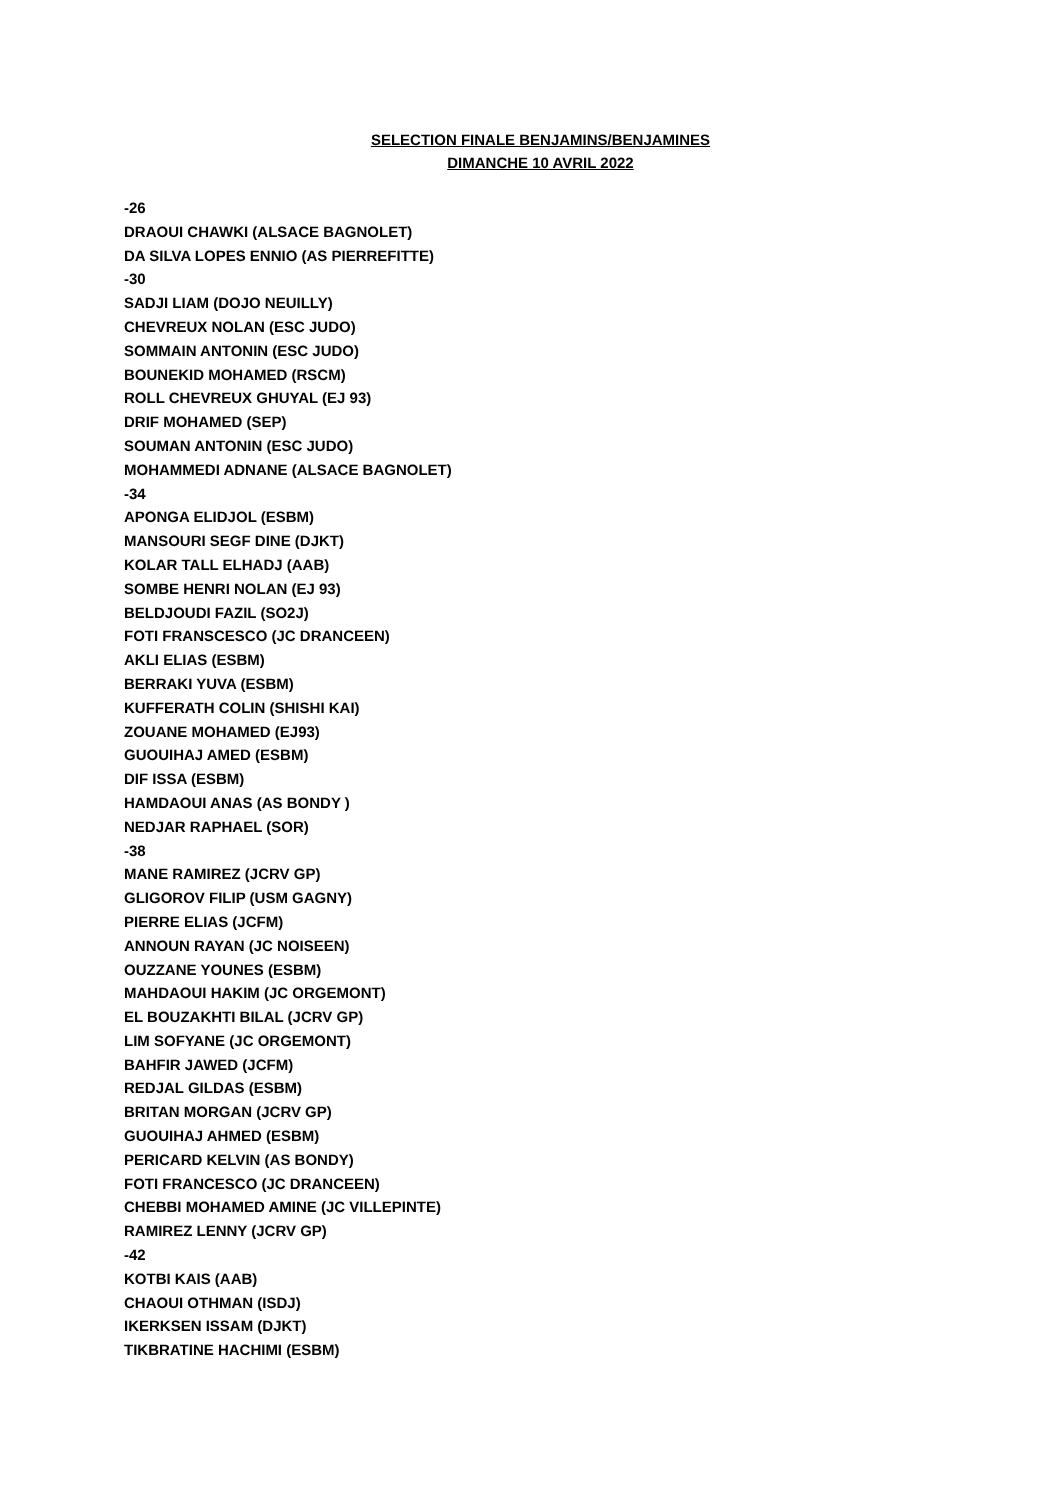SELECTION FINALE BENJAMINS/BENJAMINES
DIMANCHE 10 AVRIL 2022
-26
DRAOUI CHAWKI (ALSACE BAGNOLET)
DA SILVA LOPES ENNIO (AS PIERREFITTE)
-30
SADJI LIAM (DOJO NEUILLY)
CHEVREUX NOLAN (ESC JUDO)
SOMMAIN ANTONIN (ESC JUDO)
BOUNEKID MOHAMED (RSCM)
ROLL CHEVREUX GHUYAL (EJ 93)
DRIF MOHAMED (SEP)
SOUMAN ANTONIN (ESC JUDO)
MOHAMMEDI ADNANE (ALSACE BAGNOLET)
-34
APONGA ELIDJOL (ESBM)
MANSOURI SEGF DINE (DJKT)
KOLAR TALL ELHADJ (AAB)
SOMBE HENRI NOLAN (EJ 93)
BELDJOUDI FAZIL (SO2J)
FOTI FRANSCESCO (JC DRANCEEN)
AKLI ELIAS (ESBM)
BERRAKI YUVA (ESBM)
KUFFERATH COLIN (SHISHI KAI)
ZOUANE MOHAMED (EJ93)
GUOUIHAJ AMED (ESBM)
DIF ISSA (ESBM)
HAMDAOUI ANAS (AS BONDY )
NEDJAR RAPHAEL (SOR)
-38
MANE RAMIREZ (JCRV GP)
GLIGOROV FILIP (USM GAGNY)
PIERRE ELIAS (JCFM)
ANNOUN RAYAN (JC NOISEEN)
OUZZANE YOUNES (ESBM)
MAHDAOUI HAKIM (JC ORGEMONT)
EL BOUZAKHTI BILAL (JCRV GP)
LIM SOFYANE (JC ORGEMONT)
BAHFIR JAWED (JCFM)
REDJAL GILDAS (ESBM)
BRITAN MORGAN (JCRV GP)
GUOUIHAJ AHMED (ESBM)
PERICARD KELVIN (AS BONDY)
FOTI FRANCESCO (JC DRANCEEN)
CHEBBI MOHAMED AMINE (JC VILLEPINTE)
RAMIREZ LENNY (JCRV GP)
-42
KOTBI KAIS (AAB)
CHAOUI OTHMAN (ISDJ)
IKERKSEN ISSAM (DJKT)
TIKBRATINE HACHIMI (ESBM)